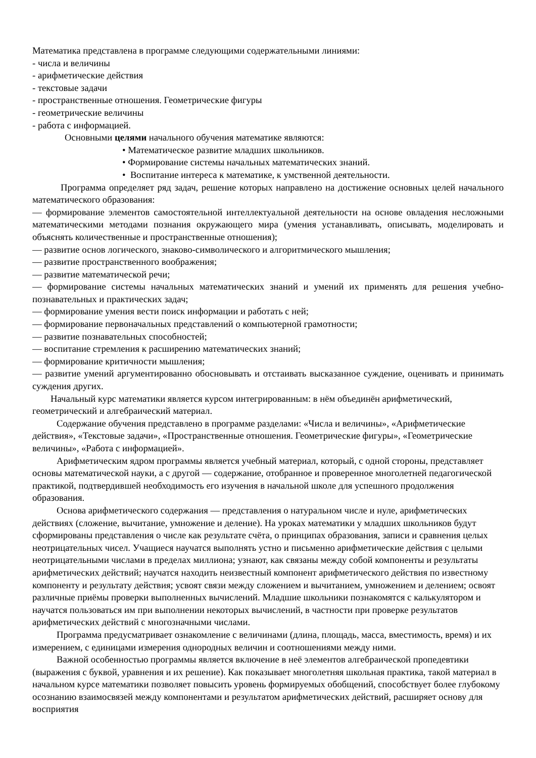Математика представлена в программе следующими содержательными линиями:
- числа и величины
- арифметические действия
- текстовые задачи
- пространственные отношения. Геометрические фигуры
- геометрические величины
- работа с информацией.
Основными целями начального обучения математике являются:
• Математическое развитие младших школьников.
• Формирование системы начальных математических знаний.
• Воспитание интереса к математике, к умственной деятельности.
Программа определяет ряд задач, решение которых направлено на достижение основных целей начального математического образования:
— формирование элементов самостоятельной интеллектуальной деятельности на основе овладения несложными математическими методами познания окружающего мира (умения устанавливать, описывать, моделировать и объяснять количественные и пространственные отношения);
— развитие основ логического, знаково-символического и алгоритмического мышления;
— развитие пространственного воображения;
— развитие математической речи;
— формирование системы начальных математических знаний и умений их применять для решения учебно-познавательных и практических задач;
— формирование умения вести поиск информации и работать с ней;
— формирование первоначальных представлений о компьютерной грамотности;
— развитие познавательных способностей;
— воспитание стремления к расширению математических знаний;
— формирование критичности мышления;
— развитие умений аргументированно обосновывать и отстаивать высказанное суждение, оценивать и принимать суждения других.
Начальный курс математики является курсом интегрированным: в нём объединён арифметический, геометрический и алгебраический материал.
Содержание обучения представлено в программе разделами: «Числа и величины», «Арифметические действия», «Текстовые задачи», «Пространственные отношения. Геометрические фигуры», «Геометрические величины», «Работа с информацией».
Арифметическим ядром программы является учебный материал, который, с одной стороны, представляет основы математической науки, а с другой — содержание, отобранное и проверенное многолетней педагогической практикой, подтвердившей необходимость его изучения в начальной школе для успешного продолжения образования.
Основа арифметического содержания — представления о натуральном числе и нуле, арифметических действиях (сложение, вычитание, умножение и деление). На уроках математики у младших школьников будут сформированы представления о числе как результате счёта, о принципах образования, записи и сравнения целых неотрицательных чисел. Учащиеся научатся выполнять устно и письменно арифметические действия с целыми неотрицательными числами в пределах миллиона; узнают, как связаны между собой компоненты и результаты арифметических действий; научатся находить неизвестный компонент арифметического действия по известному компоненту и результату действия; усвоят связи между сложением и вычитанием, умножением и делением; освоят различные приёмы проверки выполненных вычислений. Младшие школьники познакомятся с калькулятором и научатся пользоваться им при выполнении некоторых вычислений, в частности при проверке результатов арифметических действий с многозначными числами.
Программа предусматривает ознакомление с величинами (длина, площадь, масса, вместимость, время) и их измерением, с единицами измерения однородных величин и соотношениями между ними.
Важной особенностью программы является включение в неё элементов алгебраической пропедевтики (выражения с буквой, уравнения и их решение). Как показывает многолетняя школьная практика, такой материал в начальном курсе математики позволяет повысить уровень формируемых обобщений, способствует более глубокому осознанию взаимосвязей между компонентами и результатом арифметических действий, расширяет основу для восприятия